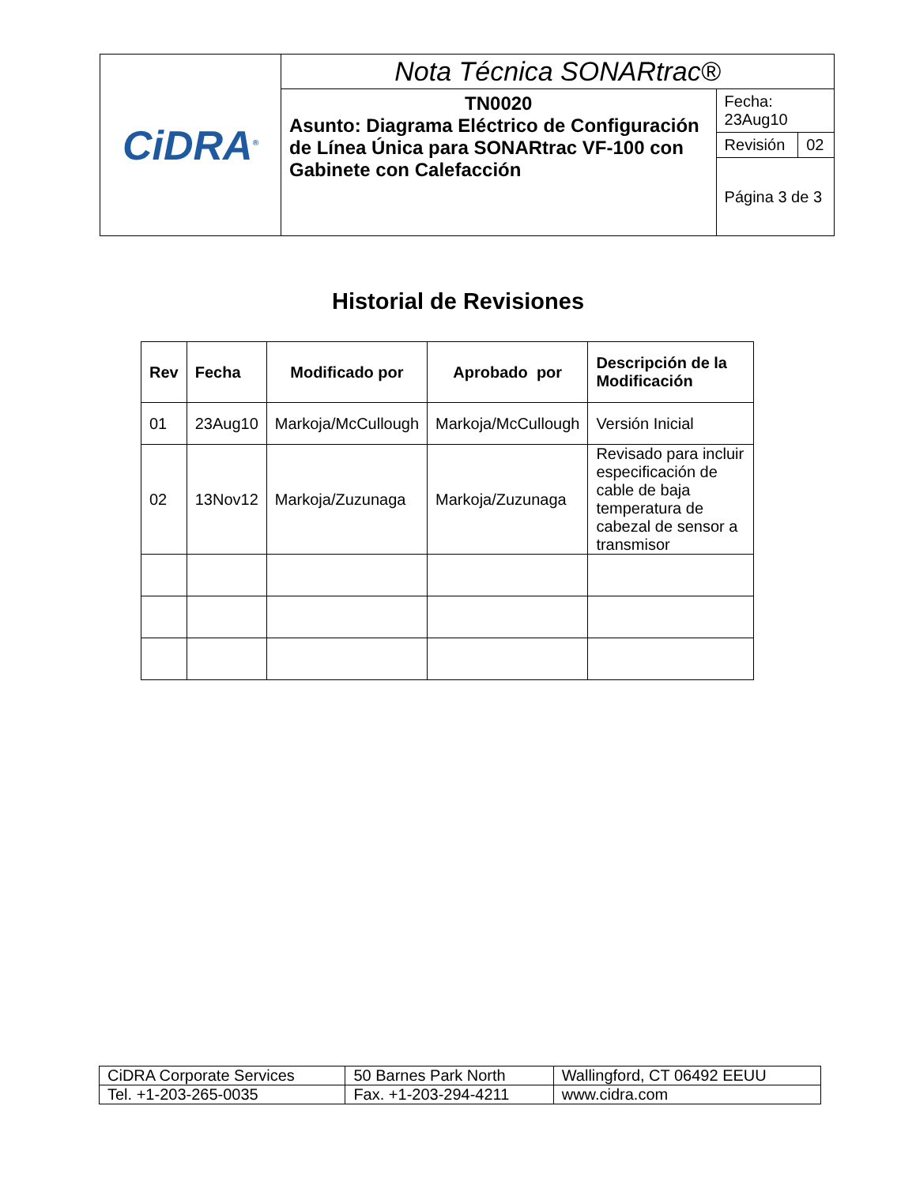| CiDRA<sup>®</sup> | Nota Técnica SONARtrac® | | |
| | TN0020 Asunto: Diagrama Eléctrico de Configuración de Línea Única para SONARtrac VF-100 con Gabinete con Calefacción | Fecha: 23Aug10 | |
| | | Revisión | 02 |
| | | Página 3 de 3 | |
Historial de Revisiones
| Rev | Fecha | Modificado por | Aprobado por | Descripción de la Modificación |
| --- | --- | --- | --- | --- |
| 01 | 23Aug10 | Markoja/McCullough | Markoja/McCullough | Versión Inicial |
| 02 | 13Nov12 | Markoja/Zuzunaga | Markoja/Zuzunaga | Revisado para incluir especificación de cable de baja temperatura de cabezal de sensor a transmisor |
| CiDRA Corporate Services | 50 Barnes Park North | Wallingford, CT 06492 EEUU |
| Tel. +1-203-265-0035 | Fax. +1-203-294-4211 | www.cidra.com |